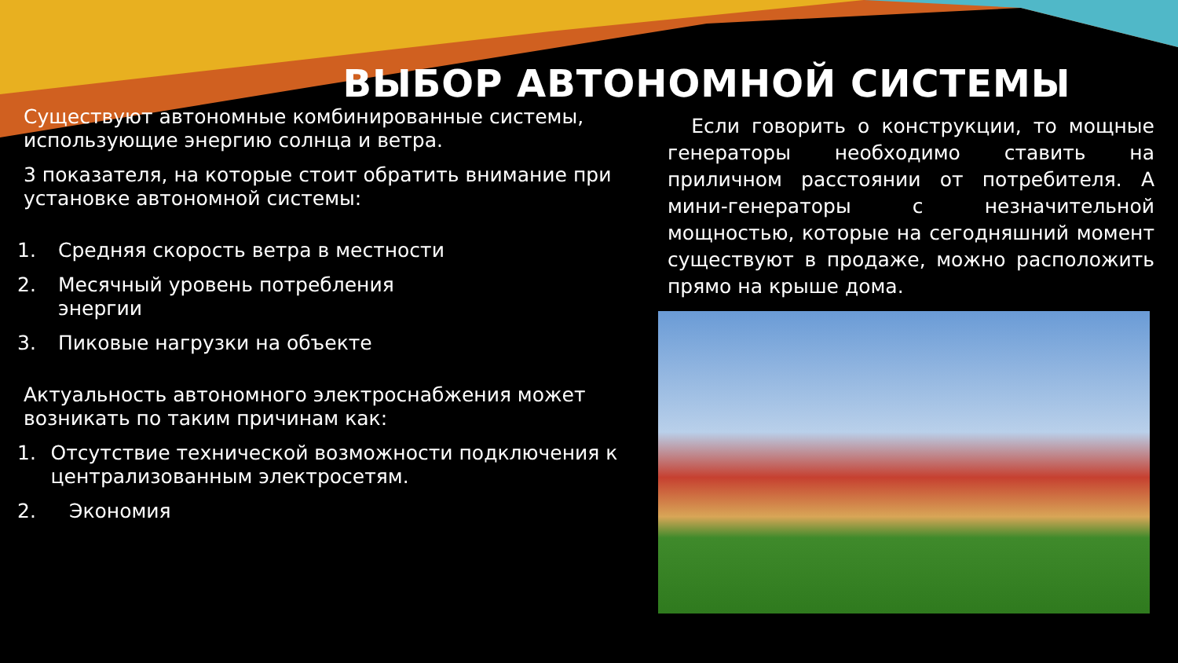ВЫБОР АВТОНОМНОЙ СИСТЕМЫ
Существуют автономные комбинированные системы, использующие энергию солнца и ветра.
3 показателя, на которые стоит обратить внимание при установке автономной системы:
1. Средняя скорость ветра в местности
2. Месячный уровень потребления
энергии
3. Пиковые нагрузки на объекте
Актуальность автономного электроснабжения может возникать по таким причинам как:
1. Отсутствие технической возможности подключения к централизованным электросетям.
2. Экономия
Если говорить о конструкции, то мощные генераторы необходимо ставить на приличном расстоянии от потребителя. А мини-генераторы с незначительной мощностью, которые на сегодняшний момент существуют в продаже, можно расположить прямо на крыше дома.